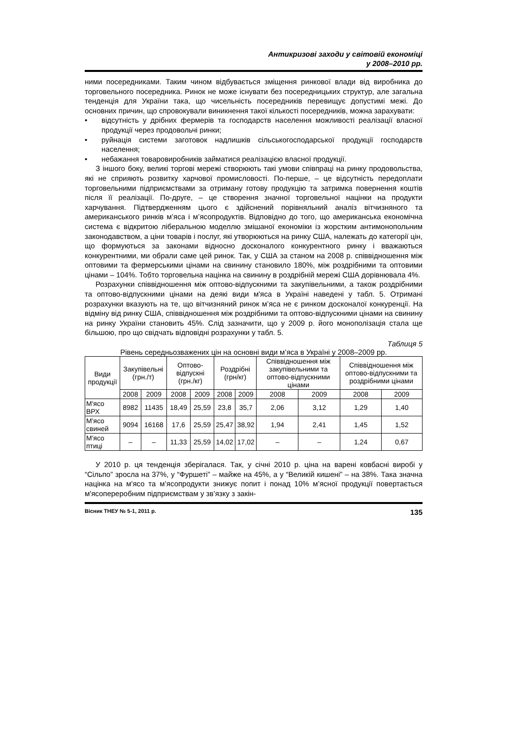Антикризові заходи у світовій економіці
у 2008–2010 рр.
ними посередниками. Таким чином відбувається зміщення ринкової влади від виробника до торговельного посередника. Ринок не може існувати без посередницьких структур, але загальна тенденція для України така, що чисельність посередників перевищує допустимі межі. До основних причин, що спровокували виникнення такої кількості посередників, можна зарахувати:
• відсутність у дрібних фермерів та господарств населення можливості реалізації власної продукції через продовольчі ринки;
• руйнація системи заготовок надлишків сільськогосподарської продукції господарств населення;
• небажання товаровиробників займатися реалізацією власної продукції.
З іншого боку, великі торгові мережі створюють такі умови співпраці на ринку продовольства, які не сприяють розвитку харчової промисловості. По-перше, – це відсутність передоплати торговельними підприємствами за отриману готову продукцію та затримка повернення коштів після її реалізації. По-друге, – це створення значної торговельної націнки на продукти харчування. Підтвердженням цього є здійснений порівняльний аналіз вітчизняного та американського ринків м’яса і м’ясопродуктів. Відповідно до того, що американська економічна система є відкритою ліберальною моделлю змішаної економіки із жорстким антимонопольним законодавством, а ціни товарів і послуг, які утворюються на ринку США, належать до категорії цін, що формуються за законами відносно досконалого конкурентного ринку і вважаються конкурентними, ми обрали саме цей ринок. Так, у США за станом на 2008 р. співвідношення між оптовими та фермерськими цінами на свинину становило 180%, між роздрібними та оптовими цінами – 104%. Тобто торговельна націнка на свинину в роздрібній мережі США дорівнювала 4%.
Розрахунки співвідношення між оптово-відпускними та закупівельними, а також роздрібними та оптово-відпускними цінами на деякі види м'яса в Україні наведені у табл. 5. Отримані розрахунки вказують на те, що вітчизняний ринок м’яса не є ринком досконалої конкуренції. На відміну від ринку США, співвідношення між роздрібними та оптово-відпускними цінами на свинину на ринку України становить 45%. Слід зазначити, що у 2009 р. його монополізація стала ще більшою, про що свідчать відповідні розрахунки у табл. 5.
Таблиця 5
Рівень середньозважених цін на основні види м’яса в Україні у 2008–2009 рр.
| Види продукції | Закупівельні (грн./т) | | Оптово-відпускні (грн./кг) | | Роздрібні (грн/кг) | | Співвідношення між закупівельними та оптово-відпускними цінами | | Співвідношення між оптово-відпускними та роздрібними цінами | |
| --- | --- | --- | --- | --- | --- | --- | --- | --- | --- | --- |
| | 2008 | 2009 | 2008 | 2009 | 2008 | 2009 | 2008 | 2009 | 2008 | 2009 |
| М'ясо ВРХ | 8982 | 11435 | 18,49 | 25,59 | 23,8 | 35,7 | 2,06 | 3,12 | 1,29 | 1,40 |
| М'ясо свиней | 9094 | 16168 | 17,6 | 25,59 | 25,47 | 38,92 | 1,94 | 2,41 | 1,45 | 1,52 |
| М'ясо птиці | – | – | 11,33 | 25,59 | 14,02 | 17,02 | – | – | 1,24 | 0,67 |
У 2010 р. ця тенденція зберігалася. Так, у січні 2010 р. ціна на варені ковбасні виробі у “Сільпо” зросла на 37%, у “Фуршеті” – майже на 45%, а у “Великій кишені” – на 38%. Така значна націнка на м'ясо та м’ясопродукти знижує попит і понад 10% м’ясної продукції повертається м'ясопереробним підприємствам у зв’язку з закін-
Вісник ТНЕУ № 5-1, 2011 р. 135